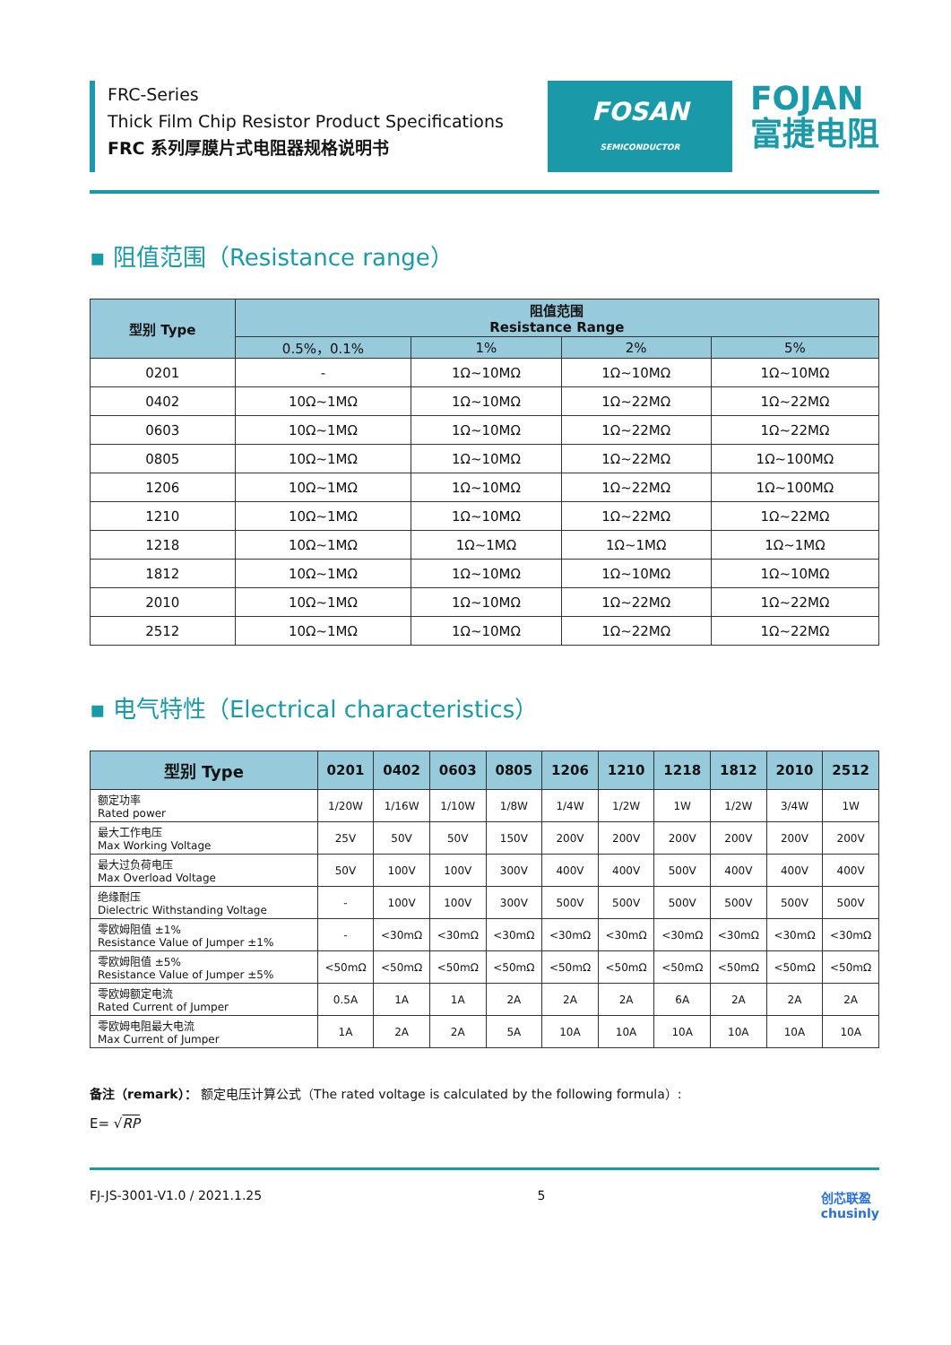FRC-Series
Thick Film Chip Resistor Product Specifications
FRC 系列厚膜片式电阻器规格说明书
FOSAN
SEMICONDUCTOR
FOJAN
富捷电阻
▪ 阻值范围（Resistance range）
| 型别 Type | 阻值范围 Resistance Range | | | |
| --- | --- | --- | --- | --- |
| | 0.5%，0.1% | 1% | 2% | 5% |
| 0201 | - | 1Ω~10MΩ | 1Ω~10MΩ | 1Ω~10MΩ |
| 0402 | 10Ω~1MΩ | 1Ω~10MΩ | 1Ω~22MΩ | 1Ω~22MΩ |
| 0603 | 10Ω~1MΩ | 1Ω~10MΩ | 1Ω~22MΩ | 1Ω~22MΩ |
| 0805 | 10Ω~1MΩ | 1Ω~10MΩ | 1Ω~22MΩ | 1Ω~100MΩ |
| 1206 | 10Ω~1MΩ | 1Ω~10MΩ | 1Ω~22MΩ | 1Ω~100MΩ |
| 1210 | 10Ω~1MΩ | 1Ω~10MΩ | 1Ω~22MΩ | 1Ω~22MΩ |
| 1218 | 10Ω~1MΩ | 1Ω~1MΩ | 1Ω~1MΩ | 1Ω~1MΩ |
| 1812 | 10Ω~1MΩ | 1Ω~10MΩ | 1Ω~10MΩ | 1Ω~10MΩ |
| 2010 | 10Ω~1MΩ | 1Ω~10MΩ | 1Ω~22MΩ | 1Ω~22MΩ |
| 2512 | 10Ω~1MΩ | 1Ω~10MΩ | 1Ω~22MΩ | 1Ω~22MΩ |
▪ 电气特性（Electrical characteristics）
| 型别 Type | 0201 | 0402 | 0603 | 0805 | 1206 | 1210 | 1218 | 1812 | 2010 | 2512 |
| --- | --- | --- | --- | --- | --- | --- | --- | --- | --- | --- |
| 额定功率 Rated power | 1/20W | 1/16W | 1/10W | 1/8W | 1/4W | 1/2W | 1W | 1/2W | 3/4W | 1W |
| 最大工作电压 Max Working Voltage | 25V | 50V | 50V | 150V | 200V | 200V | 200V | 200V | 200V | 200V |
| 最大过负荷电压 Max Overload Voltage | 50V | 100V | 100V | 300V | 400V | 400V | 500V | 400V | 400V | 400V |
| 绝缘耐压 Dielectric Withstanding Voltage | - | 100V | 100V | 300V | 500V | 500V | 500V | 500V | 500V | 500V |
| 零欧姆阻值 ±1% Resistance Value of Jumper ±1% | - | <30mΩ | <30mΩ | <30mΩ | <30mΩ | <30mΩ | <30mΩ | <30mΩ | <30mΩ | <30mΩ |
| 零欧姆阻值 ±5% Resistance Value of Jumper ±5% | <50mΩ | <50mΩ | <50mΩ | <50mΩ | <50mΩ | <50mΩ | <50mΩ | <50mΩ | <50mΩ | <50mΩ |
| 零欧姆额定电流 Rated Current of Jumper | 0.5A | 1A | 1A | 2A | 2A | 2A | 6A | 2A | 2A | 2A |
| 零欧姆电阻最大电流 Max Current of Jumper | 1A | 2A | 2A | 5A | 10A | 10A | 10A | 10A | 10A | 10A |
备注（remark）： 额定电压计算公式（The rated voltage is calculated by the following formula）:
E= √RP
FJ-JS-3001-V1.0 / 2021.1.25 5 创芯联盈
chusinly